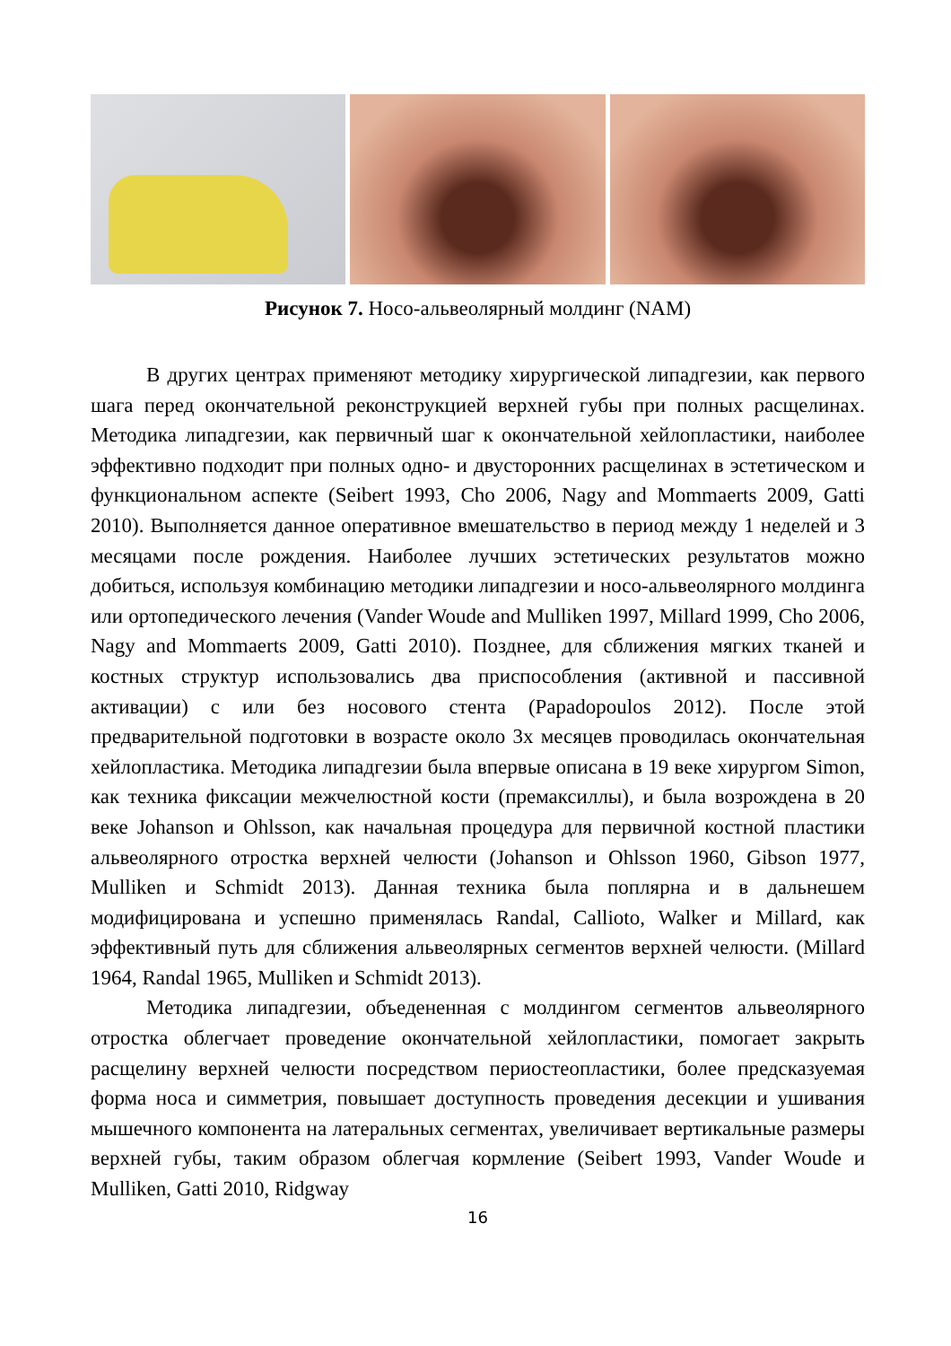Рисунок 7. Носо-альвеолярный молдинг (NAM)
В других центрах применяют методику хирургической липадгезии, как первого шага перед окончательной реконструкцией верхней губы при полных расщелинах. Методика липадгезии, как первичный шаг к окончательной хейлопластики, наиболее эффективно подходит при полных одно- и двусторонних расщелинах в эстетическом и функциональном аспекте (Seibert 1993, Cho 2006, Nagy and Mommaerts 2009, Gatti 2010). Выполняется данное оперативное вмешательство в период между 1 неделей и 3 месяцами после рождения. Наиболее лучших эстетических результатов можно добиться, используя комбинацию методики липадгезии и носо-альвеолярного молдинга или ортопедического лечения (Vander Woude and Mulliken 1997, Millard 1999, Cho 2006, Nagy and Mommaerts 2009, Gatti 2010). Позднее, для сближения мягких тканей и костных структур использовались два приспособления (активной и пассивной активации) с или без носового стента (Papadopoulos 2012). После этой предварительной подготовки в возрасте около 3х месяцев проводилась окончательная хейлопластика. Методика липадгезии была впервые описана в 19 веке хирургом Simon, как техника фиксации межчелюстной кости (премаксиллы), и была возрождена в 20 веке Johanson и Ohlsson, как начальная процедура для первичной костной пластики альвеолярного отростка верхней челюсти (Johanson и Ohlsson 1960, Gibson 1977, Mulliken и Schmidt 2013). Данная техника была поплярна и в дальнешем модифицирована и успешно применялась Randal, Callioto, Walker и Millard, как эффективный путь для сближения альвеолярных сегментов верхней челюсти. (Millard 1964, Randal 1965, Mulliken и Schmidt 2013).
Методика липадгезии, объедененная с молдингом сегментов альвеолярного отростка облегчает проведение окончательной хейлопластики, помогает закрыть расщелину верхней челюсти посредством периостеопластики, более предсказуемая форма носа и симметрия, повышает доступность проведения десекции и ушивания мышечного компонента на латеральных сегментах, увеличивает вертикальные размеры верхней губы, таким образом облегчая кормление (Seibert 1993, Vander Woude и Mulliken, Gatti 2010, Ridgway
16